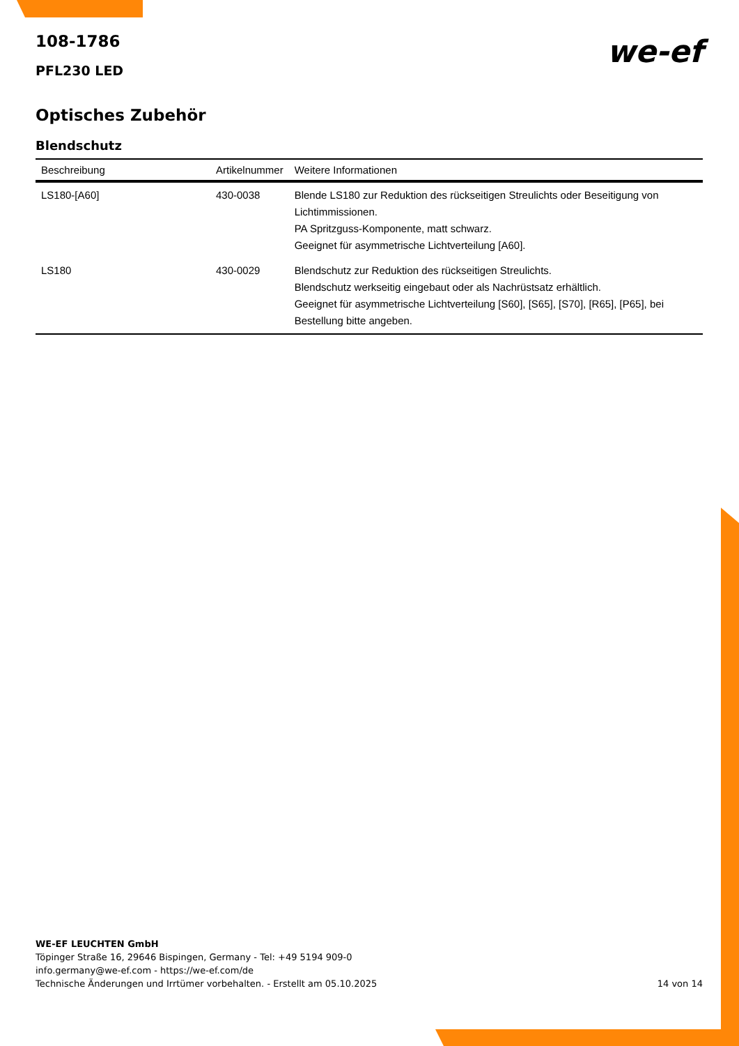we-ef
108-1786
PFL230 LED
Optisches Zubehör
Blendschutz
| Beschreibung | Artikelnummer | Weitere Informationen |
| --- | --- | --- |
| LS180-[A60] | 430-0038 | Blende LS180 zur Reduktion des rückseitigen Streulichts oder Beseitigung von Lichtimmissionen. PA Spritzguss-Komponente, matt schwarz. Geeignet für asymmetrische Lichtverteilung [A60]. |
| LS180 | 430-0029 | Blendschutz zur Reduktion des rückseitigen Streulichts. Blendschutz werkseitig eingebaut oder als Nachrüstsatz erhältlich. Geeignet für asymmetrische Lichtverteilung [S60], [S65], [S70], [R65], [P65], bei Bestellung bitte angeben. |
WE-EF LEUCHTEN GmbH
Töpinger Straße 16, 29646 Bispingen, Germany - Tel: +49 5194 909-0
info.germany@we-ef.com - https://we-ef.com/de
14 von 14 Technische Änderungen und Irrtümer vorbehalten. - Erstellt am 05.10.2025